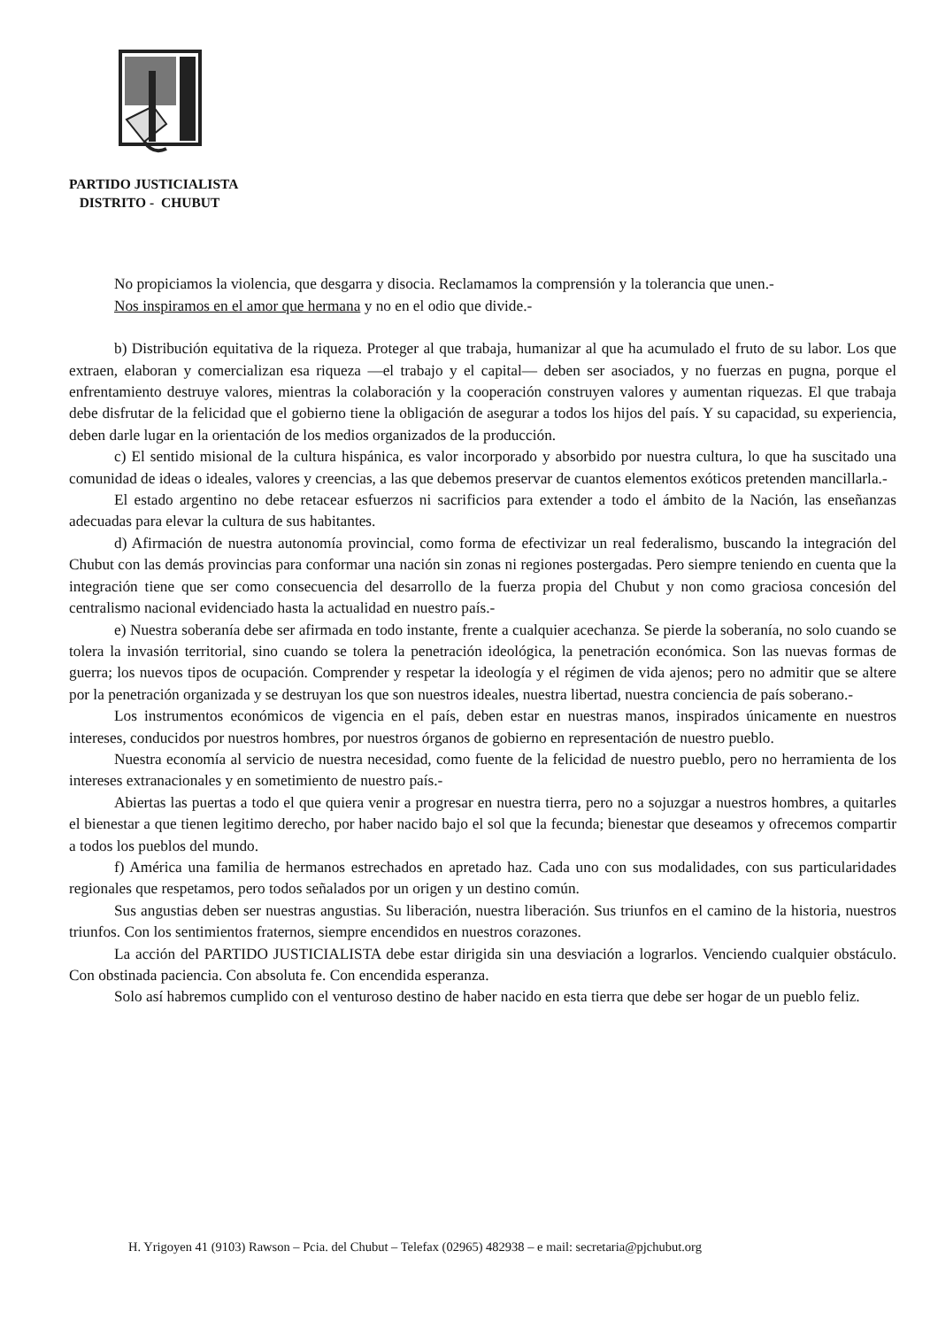PARTIDO JUSTICIALISTA
DISTRITO - CHUBUT
No propiciamos la violencia, que desgarra y disocia. Reclamamos la comprensión y la tolerancia que unen.-
Nos inspiramos en el amor que hermana y no en el odio que divide.-
b) Distribución equitativa de la riqueza. Proteger al que trabaja, humanizar al que ha acumulado el fruto de su labor. Los que extraen, elaboran y comercializan esa riqueza —el trabajo y el capital— deben ser asociados, y no fuerzas en pugna, porque el enfrentamiento destruye valores, mientras la colaboración y la cooperación construyen valores y aumentan riquezas. El que trabaja debe disfrutar de la felicidad que el gobierno tiene la obligación de asegurar a todos los hijos del país. Y su capacidad, su experiencia, deben darle lugar en la orientación de los medios organizados de la producción.
c) El sentido misional de la cultura hispánica, es valor incorporado y absorbido por nuestra cultura, lo que ha suscitado una comunidad de ideas o ideales, valores y creencias, a las que debemos preservar de cuantos elementos exóticos pretenden mancillarla.-
El estado argentino no debe retacear esfuerzos ni sacrificios para extender a todo el ámbito de la Nación, las enseñanzas adecuadas para elevar la cultura de sus habitantes.
d) Afirmación de nuestra autonomía provincial, como forma de efectivizar un real federalismo, buscando la integración del Chubut con las demás provincias para conformar una nación sin zonas ni regiones postergadas. Pero siempre teniendo en cuenta que la integración tiene que ser como consecuencia del desarrollo de la fuerza propia del Chubut y non como graciosa concesión del centralismo nacional evidenciado hasta la actualidad en nuestro país.-
e) Nuestra soberanía debe ser afirmada en todo instante, frente a cualquier acechanza. Se pierde la soberanía, no solo cuando se tolera la invasión territorial, sino cuando se tolera la penetración ideológica, la penetración económica. Son las nuevas formas de guerra; los nuevos tipos de ocupación. Comprender y respetar la ideología y el régimen de vida ajenos; pero no admitir que se altere por la penetración organizada y se destruyan los que son nuestros ideales, nuestra libertad, nuestra conciencia de país soberano.-
Los instrumentos económicos de vigencia en el país, deben estar en nuestras manos, inspirados únicamente en nuestros intereses, conducidos por nuestros hombres, por nuestros órganos de gobierno en representación de nuestro pueblo.
Nuestra economía al servicio de nuestra necesidad, como fuente de la felicidad de nuestro pueblo, pero no herramienta de los intereses extranacionales y en sometimiento de nuestro país.-
Abiertas las puertas a todo el que quiera venir a progresar en nuestra tierra, pero no a sojuzgar a nuestros hombres, a quitarles el bienestar a que tienen legitimo derecho, por haber nacido bajo el sol que la fecunda; bienestar que deseamos y ofrecemos compartir a todos los pueblos del mundo.
f) América una familia de hermanos estrechados en apretado haz. Cada uno con sus modalidades, con sus particularidades regionales que respetamos, pero todos señalados por un origen y un destino común.
Sus angustias deben ser nuestras angustias. Su liberación, nuestra liberación. Sus triunfos en el camino de la historia, nuestros triunfos. Con los sentimientos fraternos, siempre encendidos en nuestros corazones.
La acción del PARTIDO JUSTICIALISTA debe estar dirigida sin una desviación a lograrlos. Venciendo cualquier obstáculo. Con obstinada paciencia. Con absoluta fe. Con encendida esperanza.
Solo así habremos cumplido con el venturoso destino de haber nacido en esta tierra que debe ser hogar de un pueblo feliz.
H. Yrigoyen 41 (9103) Rawson – Pcia. del Chubut – Telefax (02965) 482938 – e mail: secretaria@pjchubut.org